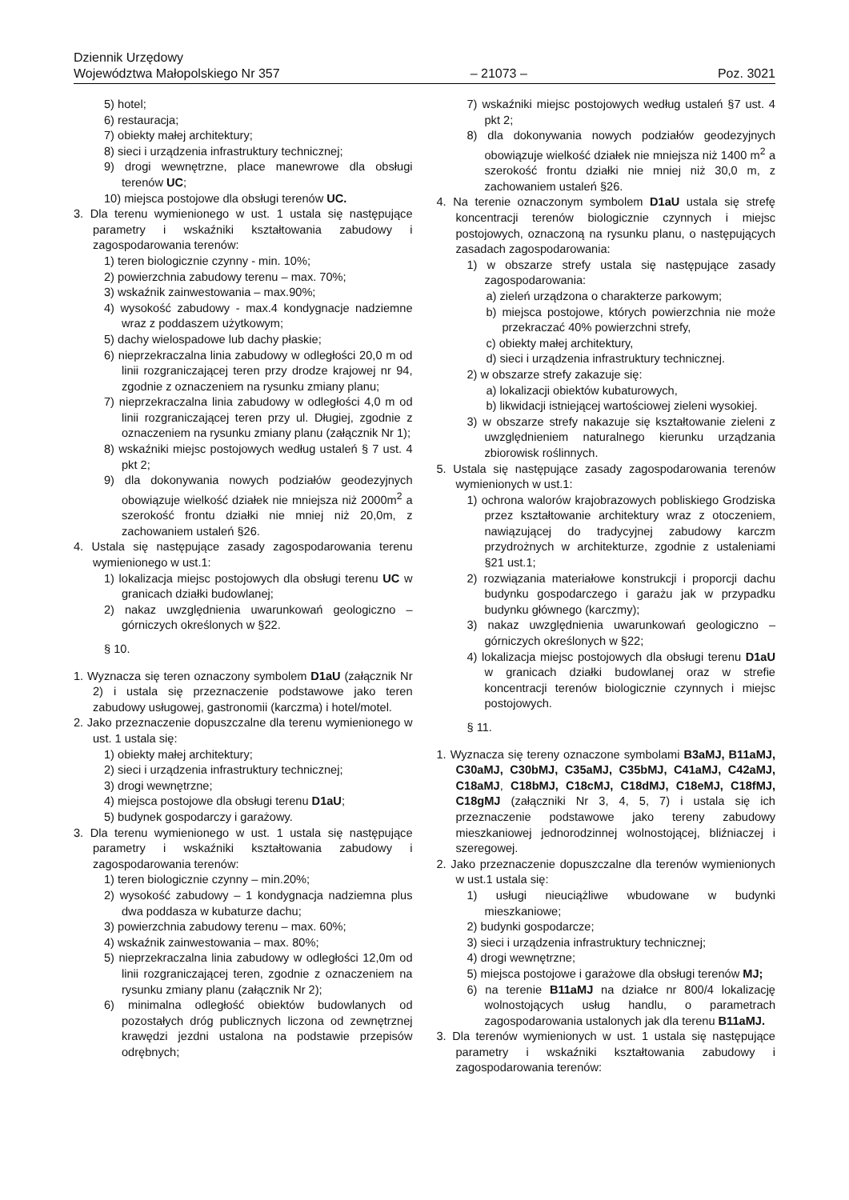Dziennik Urzędowy
Województwa Małopolskiego Nr 357
– 21073 –
Poz. 3021
5) hotel;
6) restauracja;
7) obiekty małej architektury;
8) sieci i urządzenia infrastruktury technicznej;
9) drogi wewnętrzne, place manewrowe dla obsługi terenów UC;
10) miejsca postojowe dla obsługi terenów UC.
3. Dla terenu wymienionego w ust. 1 ustala się następujące parametry i wskaźniki kształtowania zabudowy i zagospodarowania terenów:
1) teren biologicznie czynny - min. 10%;
2) powierzchnia zabudowy terenu – max. 70%;
3) wskaźnik zainwestowania – max.90%;
4) wysokość zabudowy - max.4 kondygnacje nadziemne wraz z poddaszem użytkowym;
5) dachy wielospadowe lub dachy płaskie;
6) nieprzekraczalna linia zabudowy w odległości 20,0 m od linii rozgraniczającej teren przy drodze krajowej nr 94, zgodnie z oznaczeniem na rysunku zmiany planu;
7) nieprzekraczalna linia zabudowy w odległości 4,0 m od linii rozgraniczającej teren przy ul. Długiej, zgodnie z oznaczeniem na rysunku zmiany planu (załącznik Nr 1);
8) wskaźniki miejsc postojowych według ustaleń § 7 ust. 4 pkt 2;
9) dla dokonywania nowych podziałów geodezyjnych obowiązuje wielkość działek nie mniejsza niż 2000m<sup>2</sup> a szerokość frontu działki nie mniej niż 20,0m, z zachowaniem ustaleń §26.
4. Ustala się następujące zasady zagospodarowania terenu wymienionego w ust.1:
1) lokalizacja miejsc postojowych dla obsługi terenu UC w granicach działki budowlanej;
2) nakaz uwzględnienia uwarunkowań geologiczno – górniczych określonych w §22.
§ 10.
1. Wyznacza się teren oznaczony symbolem D1aU (załącznik Nr 2) i ustala się przeznaczenie podstawowe jako teren zabudowy usługowej, gastronomii (karczma) i hotel/motel.
2. Jako przeznaczenie dopuszczalne dla terenu wymienionego w ust. 1 ustala się:
1) obiekty małej architektury;
2) sieci i urządzenia infrastruktury technicznej;
3) drogi wewnętrzne;
4) miejsca postojowe dla obsługi terenu D1aU;
5) budynek gospodarczy i garażowy.
3. Dla terenu wymienionego w ust. 1 ustala się następujące parametry i wskaźniki kształtowania zabudowy i zagospodarowania terenów:
1) teren biologicznie czynny – min.20%;
2) wysokość zabudowy – 1 kondygnacja nadziemna plus dwa poddasza w kubaturze dachu;
3) powierzchnia zabudowy terenu – max. 60%;
4) wskaźnik zainwestowania – max. 80%;
5) nieprzekraczalna linia zabudowy w odległości 12,0m od linii rozgraniczającej teren, zgodnie z oznaczeniem na rysunku zmiany planu (załącznik Nr 2);
6) minimalna odległość obiektów budowlanych od pozostałych dróg publicznych liczona od zewnętrznej krawędzi jezdni ustalona na podstawie przepisów odrębnych;
7) wskaźniki miejsc postojowych według ustaleń §7 ust. 4 pkt 2;
8) dla dokonywania nowych podziałów geodezyjnych obowiązuje wielkość działek nie mniejsza niż 1400 m<sup>2</sup> a szerokość frontu działki nie mniej niż 30,0 m, z zachowaniem ustaleń §26.
4. Na terenie oznaczonym symbolem D1aU ustala się strefę koncentracji terenów biologicznie czynnych i miejsc postojowych, oznaczoną na rysunku planu, o następujących zasadach zagospodarowania:
1) w obszarze strefy ustala się następujące zasady zagospodarowania:
a) zieleń urządzona o charakterze parkowym;
b) miejsca postojowe, których powierzchnia nie może przekraczać 40% powierzchni strefy,
c) obiekty małej architektury,
d) sieci i urządzenia infrastruktury technicznej.
2) w obszarze strefy zakazuje się:
a) lokalizacji obiektów kubaturowych,
b) likwidacji istniejącej wartościowej zieleni wysokiej.
3) w obszarze strefy nakazuje się kształtowanie zieleni z uwzględnieniem naturalnego kierunku urządzania zbiorowisk roślinnych.
5. Ustala się następujące zasady zagospodarowania terenów wymienionych w ust.1:
1) ochrona walorów krajobrazowych pobliskiego Grodziska przez kształtowanie architektury wraz z otoczeniem, nawiązującej do tradycyjnej zabudowy karczm przydrożnych w architekturze, zgodnie z ustaleniami §21 ust.1;
2) rozwiązania materiałowe konstrukcji i proporcji dachu budynku gospodarczego i garażu jak w przypadku budynku głównego (karczmy);
3) nakaz uwzględnienia uwarunkowań geologiczno – górniczych określonych w §22;
4) lokalizacja miejsc postojowych dla obsługi terenu D1aU w granicach działki budowlanej oraz w strefie koncentracji terenów biologicznie czynnych i miejsc postojowych.
§ 11.
1. Wyznacza się tereny oznaczone symbolami B3aMJ, B11aMJ, C30aMJ, C30bMJ, C35aMJ, C35bMJ, C41aMJ, C42aMJ, C18aMJ, C18bMJ, C18cMJ, C18dMJ, C18eMJ, C18fMJ, C18gMJ (załączniki Nr 3, 4, 5, 7) i ustala się ich przeznaczenie podstawowe jako tereny zabudowy mieszkaniowej jednorodzinnej wolnostojącej, bliźniaczej i szeregowej.
2. Jako przeznaczenie dopuszczalne dla terenów wymienionych w ust.1 ustala się:
1) usługi nieuciążliwe wbudowane w budynki mieszkaniowe;
2) budynki gospodarcze;
3) sieci i urządzenia infrastruktury technicznej;
4) drogi wewnętrzne;
5) miejsca postojowe i garażowe dla obsługi terenów MJ;
6) na terenie B11aMJ na działce nr 800/4 lokalizację wolnostojących usług handlu, o parametrach zagospodarowania ustalonych jak dla terenu B11aMJ.
3. Dla terenów wymienionych w ust. 1 ustala się następujące parametry i wskaźniki kształtowania zabudowy i zagospodarowania terenów: